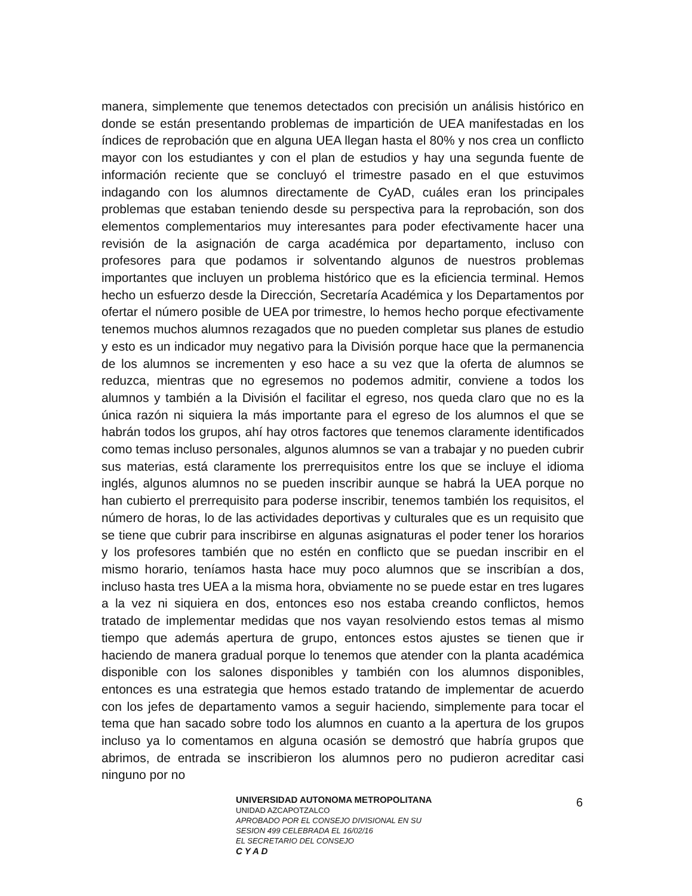manera, simplemente que tenemos detectados con precisión un análisis histórico en donde se están presentando problemas de impartición de UEA manifestadas en los índices de reprobación que en alguna UEA llegan hasta el 80% y nos crea un conflicto mayor con los estudiantes y con el plan de estudios y hay una segunda fuente de información reciente que se concluyó el trimestre pasado en el que estuvimos indagando con los alumnos directamente de CyAD, cuáles eran los principales problemas que estaban teniendo desde su perspectiva para la reprobación, son dos elementos complementarios muy interesantes para poder efectivamente hacer una revisión de la asignación de carga académica por departamento, incluso con profesores para que podamos ir solventando algunos de nuestros problemas importantes que incluyen un problema histórico que es la eficiencia terminal. Hemos hecho un esfuerzo desde la Dirección, Secretaría Académica y los Departamentos por ofertar el número posible de UEA por trimestre, lo hemos hecho porque efectivamente tenemos muchos alumnos rezagados que no pueden completar sus planes de estudio y esto es un indicador muy negativo para la División porque hace que la permanencia de los alumnos se incrementen y eso hace a su vez que la oferta de alumnos se reduzca, mientras que no egresemos no podemos admitir, conviene a todos los alumnos y también a la División el facilitar el egreso, nos queda claro que no es la única razón ni siquiera la más importante para el egreso de los alumnos el que se habrán todos los grupos, ahí hay otros factores que tenemos claramente identificados como temas incluso personales, algunos alumnos se van a trabajar y no pueden cubrir sus materias, está claramente los prerrequisitos entre los que se incluye el idioma inglés, algunos alumnos no se pueden inscribir aunque se habrá la UEA porque no han cubierto el prerrequisito para poderse inscribir, tenemos también los requisitos, el número de horas, lo de las actividades deportivas y culturales que es un requisito que se tiene que cubrir para inscribirse en algunas asignaturas el poder tener los horarios y los profesores también que no estén en conflicto que se puedan inscribir en el mismo horario, teníamos hasta hace muy poco alumnos que se inscribían a dos, incluso hasta tres UEA a la misma hora, obviamente no se puede estar en tres lugares a la vez ni siquiera en dos, entonces eso nos estaba creando conflictos, hemos tratado de implementar medidas que nos vayan resolviendo estos temas al mismo tiempo que además apertura de grupo, entonces estos ajustes se tienen que ir haciendo de manera gradual porque lo tenemos que atender con la planta académica disponible con los salones disponibles y también con los alumnos disponibles, entonces es una estrategia que hemos estado tratando de implementar de acuerdo con los jefes de departamento vamos a seguir haciendo, simplemente para tocar el tema que han sacado sobre todo los alumnos en cuanto a la apertura de los grupos incluso ya lo comentamos en alguna ocasión se demostró que habría grupos que abrimos, de entrada se inscribieron los alumnos pero no pudieron acreditar casi ninguno por no
6
UNIVERSIDAD AUTONOMA METROPOLITANA
UNIDAD AZCAPOTZALCO
APROBADO POR EL CONSEJO DIVISIONAL EN SU
SESION 499 CELEBRADA EL 16/02/16
EL SECRETARIO DEL CONSEJO
C Y A D